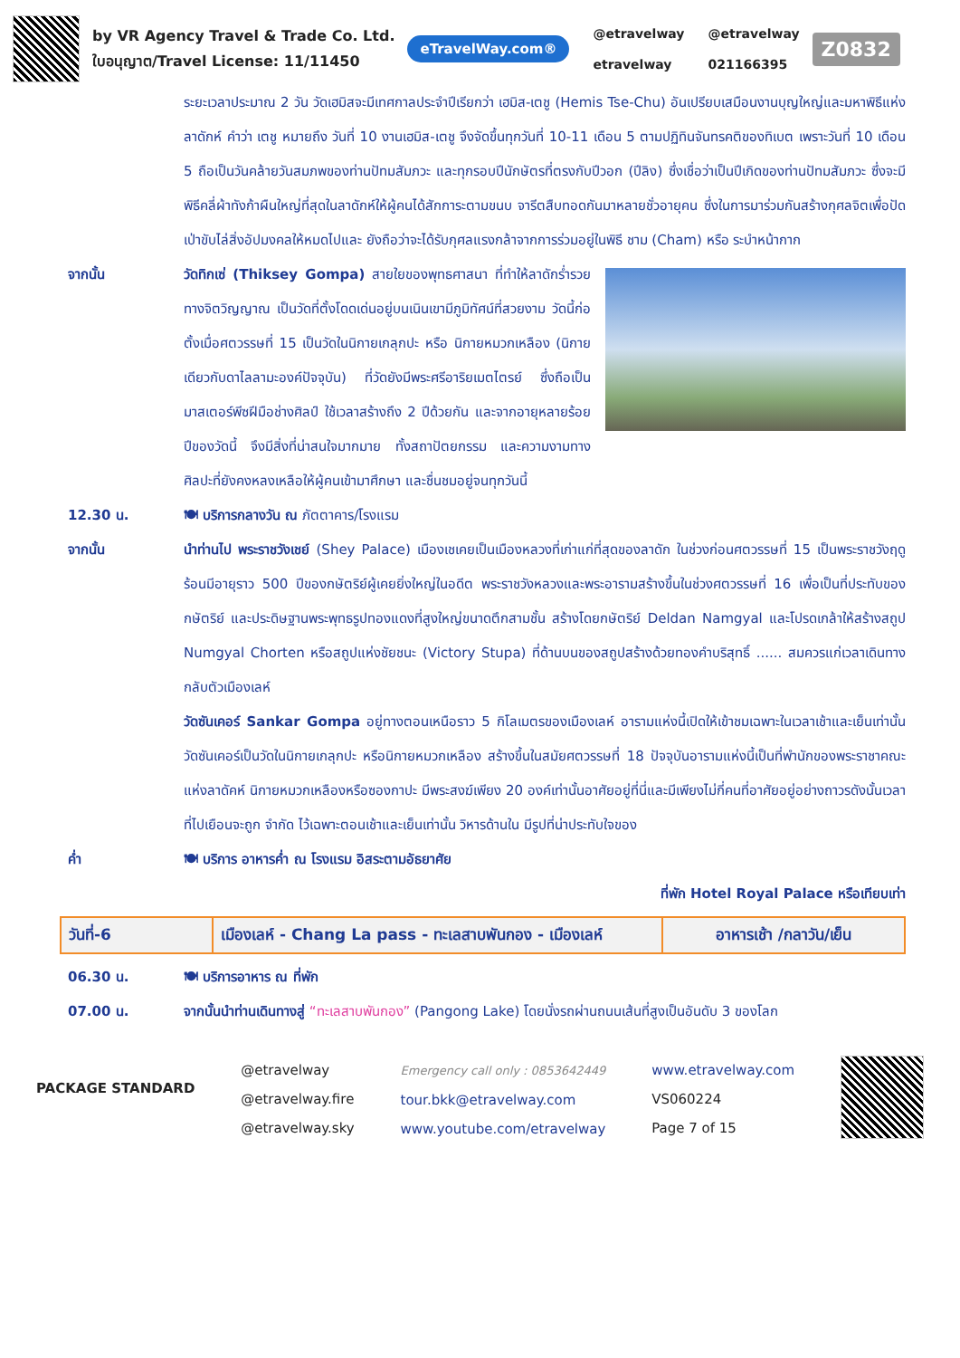by VR Agency Travel & Trade Co. Ltd.
ใบอนุญาต/Travel License: 11/11450
eTravelWay.com®
@etravelway
etravelway
@etravelway
021166395
Z0832
ระยะเวลาประมาณ 2 วัน วัดเฮมิสจะมีเทศกาลประจำปีเรียกว่า เฮมิส-เตชู (Hemis Tse-Chu) อันเปรียบเสมือนงานบุญใหญ่และมหาพิธีแห่งลาดักห์ คำว่า เตชู หมายถึง วันที่ 10 งานเฮมิส-เตชู จึงจัดขึ้นทุกวันที่ 10-11 เดือน 5 ตามปฏิทินจันทรคติของทิเบต เพราะวันที่ 10 เดือน 5 ถือเป็นวันคล้ายวันสมภพของท่านปัทมสัมภวะ และทุกรอบปีนักษัตรที่ตรงกับปีวอก (ปีลิง) ซึ่งเชื่อว่าเป็นปีเกิดของท่านปัทมสัมภวะ ซึ่งจะมีพิธีคลี่ผ้าทังก้าผืนใหญ่ที่สุดในลาดักห์ให้ผู้คนได้สักการะตามขนบ จารีตสืบทอดกันมาหลายชั่วอายุคน ซึ่งในการมาร่วมกันสร้างกุศลจิตเพื่อปัดเป่าขับไล่สิ่งอัปมงคลให้หมดไปและ ยังถือว่าจะได้รับกุศลแรงกล้าจากการร่วมอยู่ในพิธี ชาม (Cham) หรือ ระบำหน้ากาก
จากนั้น วัดทิกเซ่ (Thiksey Gompa) สายใยของพุทธศาสนา ที่ทำให้ลาดักร่ำรวยทางจิตวิญญาณ เป็นวัดที่ตั้งโดดเด่นอยู่บนเนินเขามีภูมิทัศน์ที่สวยงาม วัดนี้ก่อตั้งเมื่อศตวรรษที่ 15 เป็นวัดในนิกายเกลุกปะ หรือ นิกายหมวกเหลือง (นิกายเดียวกับดาไลลามะองค์ปัจจุบัน) ที่วัดยังมีพระศรีอาริยเมตไตรย์ ซึ่งถือเป็นมาสเตอร์พีซฝีมือช่างศิลป์ ใช้เวลาสร้างถึง 2 ปีด้วยกัน และจากอายุหลายร้อยปีของวัดนี้ จึงมีสิ่งที่น่าสนใจมากมาย ทั้งสถาปัตยกรรม และความงามทางศิลปะที่ยังคงหลงเหลือให้ผู้คนเข้ามาศึกษา และชื่นชมอยู่จนทุกวันนี้
12.30 น. 🍽 บริการกลางวัน ณ ภัตตาคาร/โรงแรม
จากนั้น นำท่านไป พระราชวังเชย์ (Shey Palace) เมืองเชเคยเป็นเมืองหลวงที่เก่าแก่ที่สุดของลาดัก ในช่วงก่อนศตวรรษที่ 15 เป็นพระราชวังฤดูร้อนมีอายุราว 500 ปีของกษัตริย์ผู้เคยยิ่งใหญ่ในอดีต พระราชวังหลวงและพระอารามสร้างขึ้นในช่วงศตวรรษที่ 16 เพื่อเป็นที่ประทับของกษัตริย์ และประดิษฐานพระพุทธรูปทองแดงที่สูงใหญ่ขนาดตึกสามชั้น สร้างโดยกษัตริย์ Deldan Namgyal และโปรดเกล้าให้สร้างสถูป Numgyal Chorten หรือสถูปแห่งชัยชนะ (Victory Stupa) ที่ด้านบนของสถูปสร้างด้วยทองคำบริสุทธิ์ ...... สมควรแก่เวลาเดินทางกลับตัวเมืองเลห์
วัดซันเคอร์ Sankar Gompa อยู่ทางตอนเหนือราว 5 กิโลเมตรของเมืองเลห์ อารามแห่งนี้เปิดให้เข้าชมเฉพาะในเวลาเช้าและเย็นเท่านั้น วัดซันเคอร์เป็นวัดในนิกายเกลุกปะ หรือนิกายหมวกเหลือง สร้างขึ้นในสมัยศตวรรษที่ 18 ปัจจุบันอารามแห่งนี้เป็นที่พำนักของพระราชาคณะแห่งลาดัคห์ นิกายหมวกเหลืองหรือซองกาปะ มีพระสงฆ์เพียง 20 องค์เท่านั้นอาศัยอยู่ที่นี่และมีเพียงไม่กี่คนที่อาศัยอยู่อย่างถาวรดังนั้นเวลาที่ไปเยือนจะถูก จำกัด ไว้เฉพาะตอนเช้าและเย็นเท่านั้น วิหารด้านใน มีรูปที่น่าประทับใจของ
ค่ำ 🍽 บริการ อาหารค่ำ ณ โรงแรม อิสระตามอัธยาศัย
ที่พัก Hotel Royal Palace หรือเทียบเท่า
| วันที่-6 | เมืองเลห์ - Chang La pass - ทะเลสาบพันกอง - เมืองเลห์ | อาหารเช้า /กลาวัน/เย็น |
06.30 น. 🍽 บริการอาหาร ณ ที่พัก
07.00 น. จากนั้นนำท่านเดินทางสู่ “ทะเลสาบพันกอง” (Pangong Lake) โดยนั่งรถผ่านถนนเส้นที่สูงเป็นอันดับ 3 ของโลก
PACKAGE STANDARD
@etravelway
@etravelway.fire
@etravelway.sky
Emergency call only : 0853642449
tour.bkk@etravelway.com
www.youtube.com/etravelway
www.etravelway.com
VS060224
Page 7 of 15